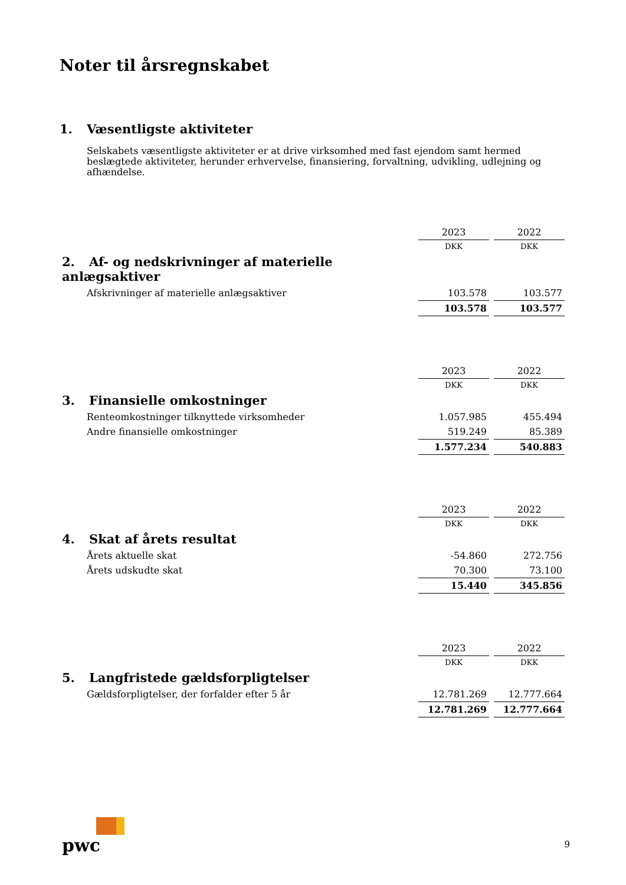Noter til årsregnskabet
1. Væsentligste aktiviteter
Selskabets væsentligste aktiviteter er at drive virksomhed med fast ejendom samt hermed beslægtede aktiviteter, herunder erhvervelse, finansiering, forvaltning, udvikling, udlejning og afhændelse.
| | 2023 | 2022 |
| | DKK | DKK |
| 2. Af- og nedskrivninger af materielle anlægsaktiver | | |
| Afskrivninger af materielle anlægsaktiver | 103.578 | 103.577 |
| | 103.578 | 103.577 |
| | 2023 | 2022 |
| | DKK | DKK |
| 3. Finansielle omkostninger | | |
| Renteomkostninger tilknyttede virksomheder | 1.057.985 | 455.494 |
| Andre finansielle omkostninger | 519.249 | 85.389 |
| | 1.577.234 | 540.883 |
| | 2023 | 2022 |
| | DKK | DKK |
| 4. Skat af årets resultat | | |
| Årets aktuelle skat | -54.860 | 272.756 |
| Årets udskudte skat | 70.300 | 73.100 |
| | 15.440 | 345.856 |
| | 2023 | 2022 |
| | DKK | DKK |
| 5. Langfristede gældsforpligtelser | | |
| Gældsforpligtelser, der forfalder efter 5 år | 12.781.269 | 12.777.664 |
| | 12.781.269 | 12.777.664 |
pwc 9